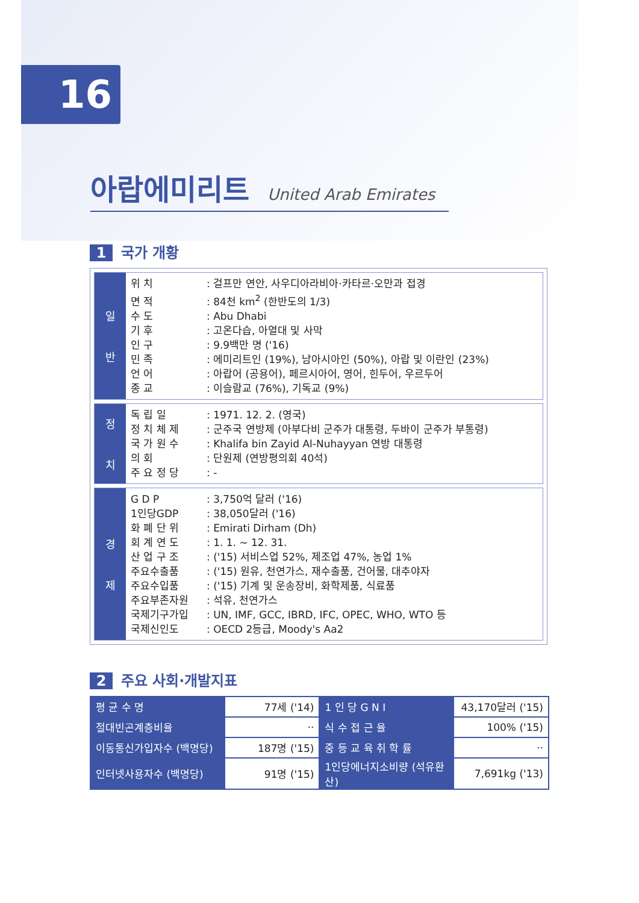16
아랍에미리트 United Arab Emirates
1 국가 개황
일
반
위 치: 걸프만 연안, 사우디아라비아·카타르·오만과 접경
면 적: 84천 km<sup>2</sup> (한반도의 1/3)
수 도: Abu Dhabi
기 후: 고온다습, 아열대 및 사막
인 구: 9.9백만 명 ('16)
민 족: 에미리트인 (19%), 남아시아인 (50%), 아랍 및 이란인 (23%)
언 어: 아랍어 (공용어), 페르시아어, 영어, 힌두어, 우르두어
종 교: 이슬람교 (76%), 기독교 (9%)
정
치
독 립 일: 1971. 12. 2. (영국)
정 치 체 제: 군주국 연방제 (아부다비 군주가 대통령, 두바이 군주가 부통령)
국 가 원 수: Khalifa bin Zayid Al-Nuhayyan 연방 대통령
의 회: 단원제 (연방평의회 40석)
주 요 정 당: -
경
제
G D P: 3,750억 달러 ('16)
1인당GDP: 38,050달러 ('16)
화 폐 단 위: Emirati Dirham (Dh)
회 계 연 도: 1. 1. ~ 12. 31.
산 업 구 조: ('15) 서비스업 52%, 제조업 47%, 농업 1%
주요수출품: ('15) 원유, 천연가스, 재수출품, 건어물, 대추야자
주요수입품: ('15) 기계 및 운송장비, 화학제품, 식료품
주요부존자원: 석유, 천연가스
국제기구가입: UN, IMF, GCC, IBRD, IFC, OPEC, WHO, WTO 등
국제신인도: OECD 2등급, Moody's Aa2
2 주요 사회·개발지표
| 평 균 수 명 | 77세 ('14) | 1 인 당 G N I | 43,170달러 ('15) |
| 절대빈곤계층비율 | ·· | 식 수 접 근 율 | 100% ('15) |
| 이동통신가입자수 (백명당) | 187명 ('15) | 중 등 교 육 취 학 률 | ·· |
| 인터넷사용자수 (백명당) | 91명 ('15) | 1인당에너지소비량 (석유환산) | 7,691kg ('13) |